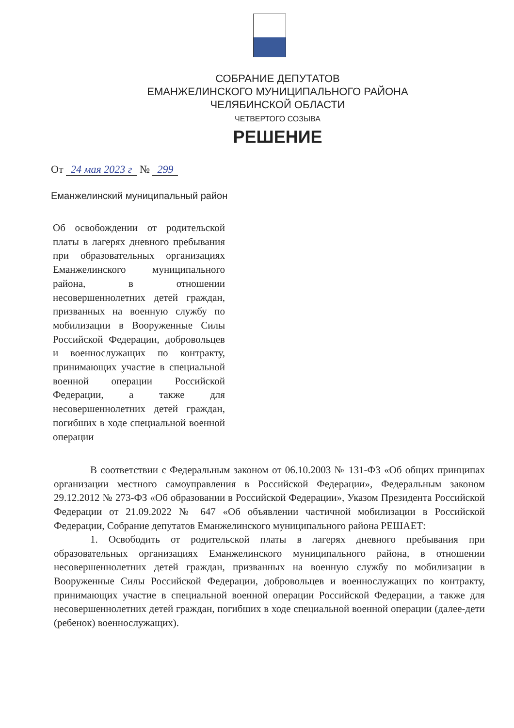СОБРАНИЕ ДЕПУТАТОВ
ЕМАНЖЕЛИНСКОГО МУНИЦИПАЛЬНОГО РАЙОНА
ЧЕЛЯБИНСКОЙ ОБЛАСТИ
ЧЕТВЕРТОГО СОЗЫВА
РЕШЕНИЕ
От 24 мая 2023 г № 299
Еманжелинский муниципальный район
Об освобождении от родительской платы в лагерях дневного пребывания при образовательных организациях Еманжелинского муниципального района, в отношении несовершеннолетних детей граждан, призванных на военную службу по мобилизации в Вооруженные Силы Российской Федерации, добровольцев и военнослужащих по контракту, принимающих участие в специальной военной операции Российской Федерации, а также для несовершеннолетних детей граждан, погибших в ходе специальной военной операции
В соответствии с Федеральным законом от 06.10.2003 № 131-ФЗ «Об общих принципах организации местного самоуправления в Российской Федерации», Федеральным законом 29.12.2012 № 273-ФЗ «Об образовании в Российской Федерации», Указом Президента Российской Федерации от 21.09.2022 № 647 «Об объявлении частичной мобилизации в Российской Федерации, Собрание депутатов Еманжелинского муниципального района РЕШАЕТ:
1. Освободить от родительской платы в лагерях дневного пребывания при образовательных организациях Еманжелинского муниципального района, в отношении несовершеннолетних детей граждан, призванных на военную службу по мобилизации в Вооруженные Силы Российской Федерации, добровольцев и военнослужащих по контракту, принимающих участие в специальной военной операции Российской Федерации, а также для несовершеннолетних детей граждан, погибших в ходе специальной военной операции (далее-дети (ребенок) военнослужащих).